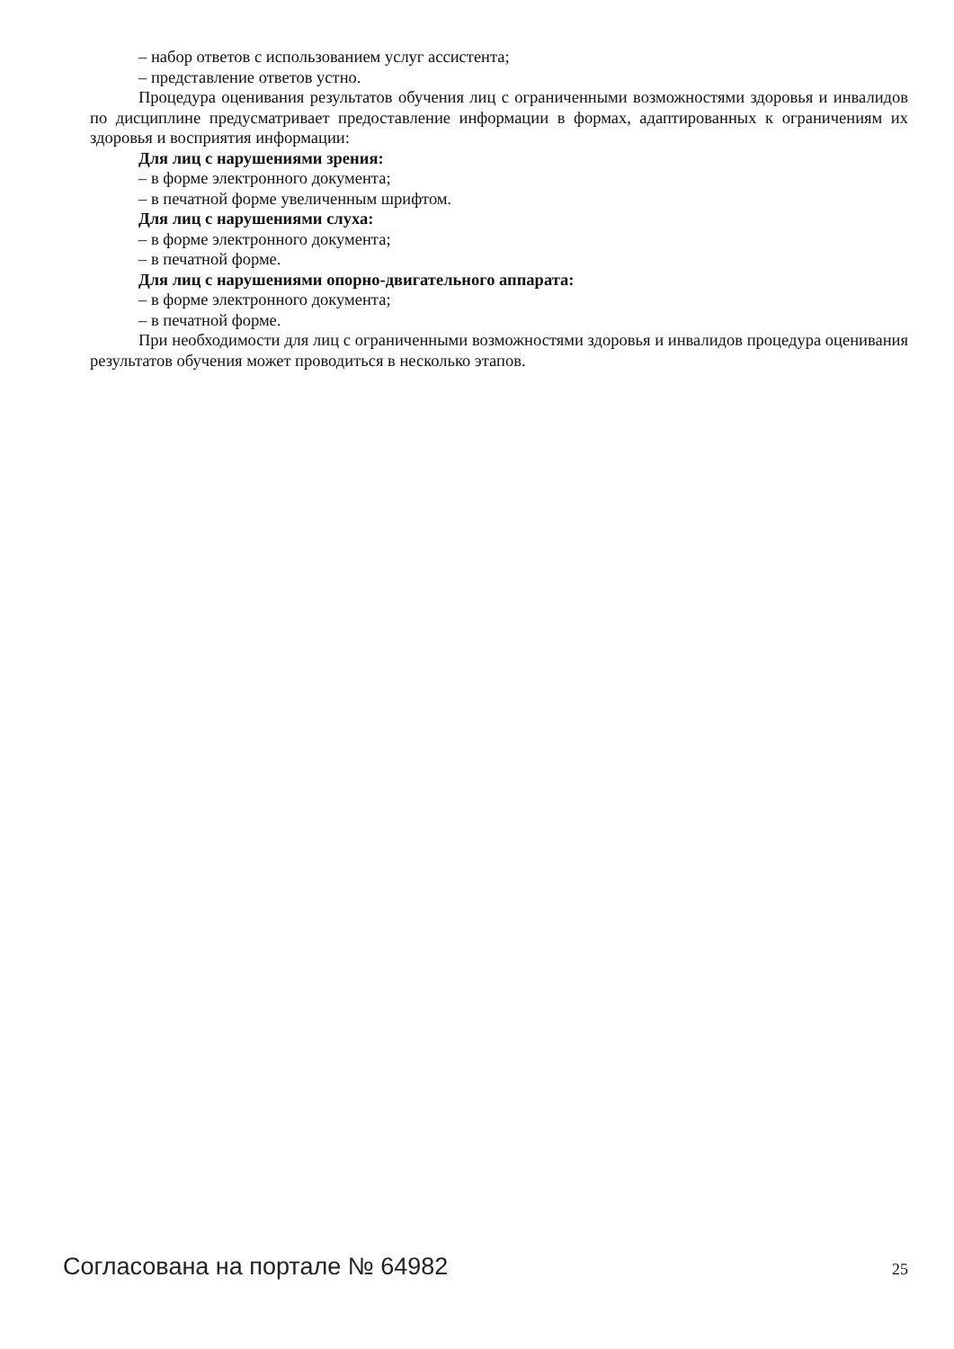– набор ответов с использованием услуг ассистента;
– представление ответов устно.
Процедура оценивания результатов обучения лиц с ограниченными возможностями здоровья и инвалидов по дисциплине предусматривает предоставление информации в формах, адаптированных к ограничениям их здоровья и восприятия информации:
Для лиц с нарушениями зрения:
– в форме электронного документа;
– в печатной форме увеличенным шрифтом.
Для лиц с нарушениями слуха:
– в форме электронного документа;
– в печатной форме.
Для лиц с нарушениями опорно-двигательного аппарата:
– в форме электронного документа;
– в печатной форме.
При необходимости для лиц с ограниченными возможностями здоровья и инвалидов процедура оценивания результатов обучения может проводиться в несколько этапов.
Согласована на портале № 64982 25